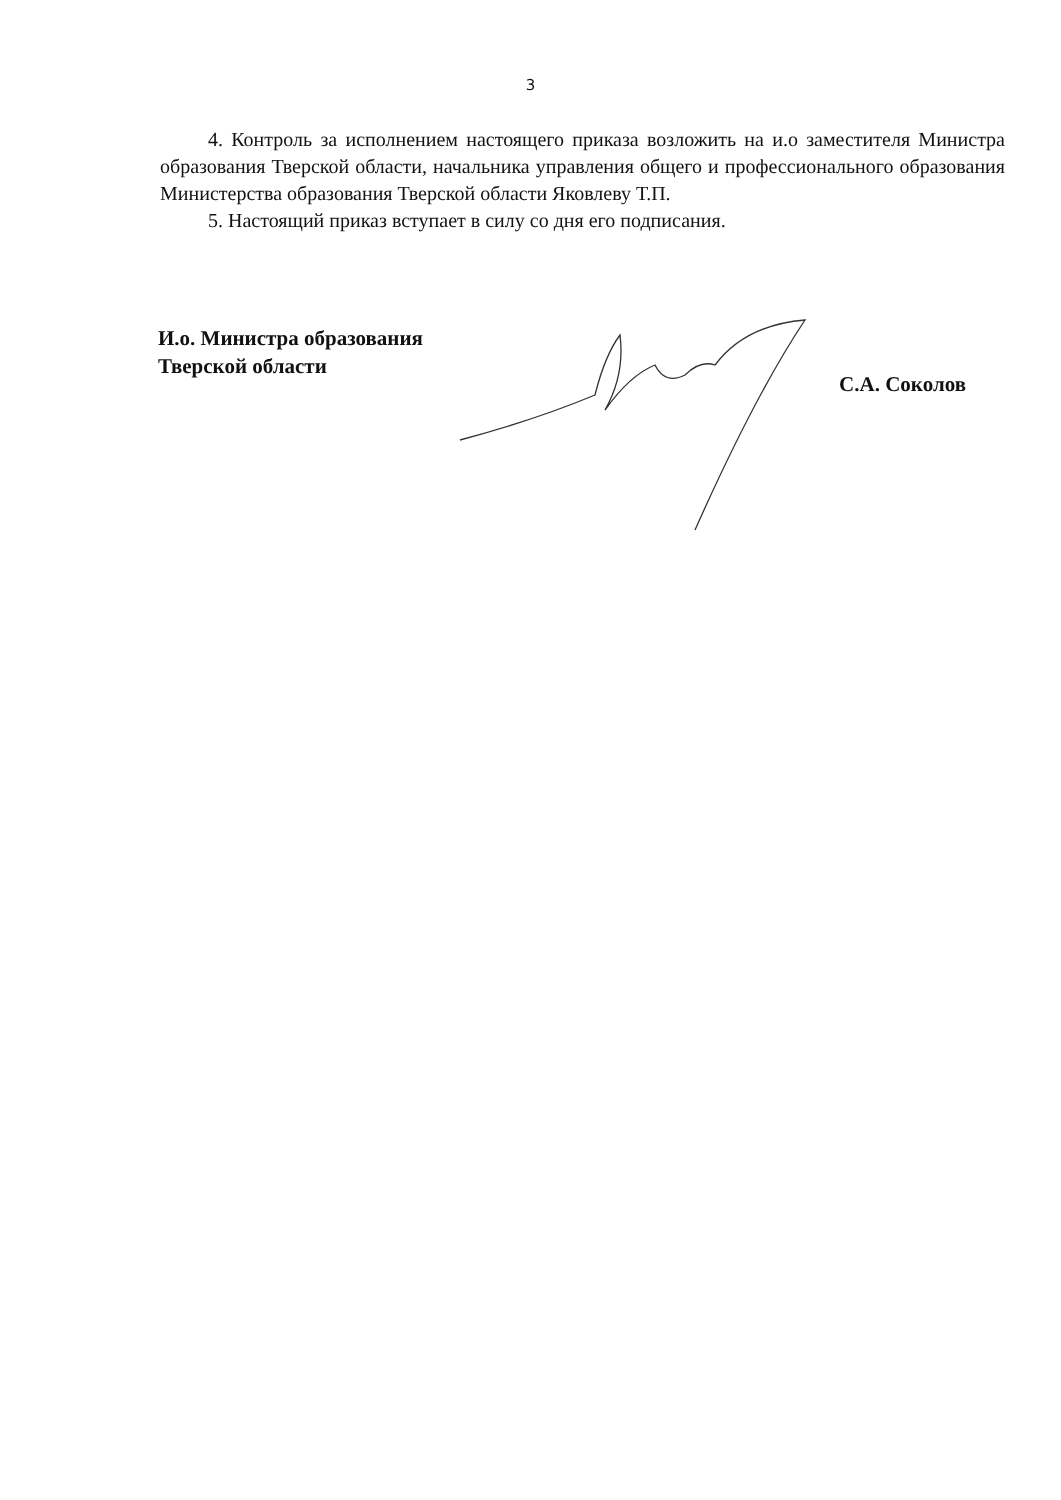3
4. Контроль за исполнением настоящего приказа возложить на и.о заместителя Министра образования Тверской области, начальника управления общего и профессионального образования Министерства образования Тверской области Яковлеву Т.П.
5. Настоящий приказ вступает в силу со дня его подписания.
И.о. Министра образования
Тверской области
С.А. Соколов